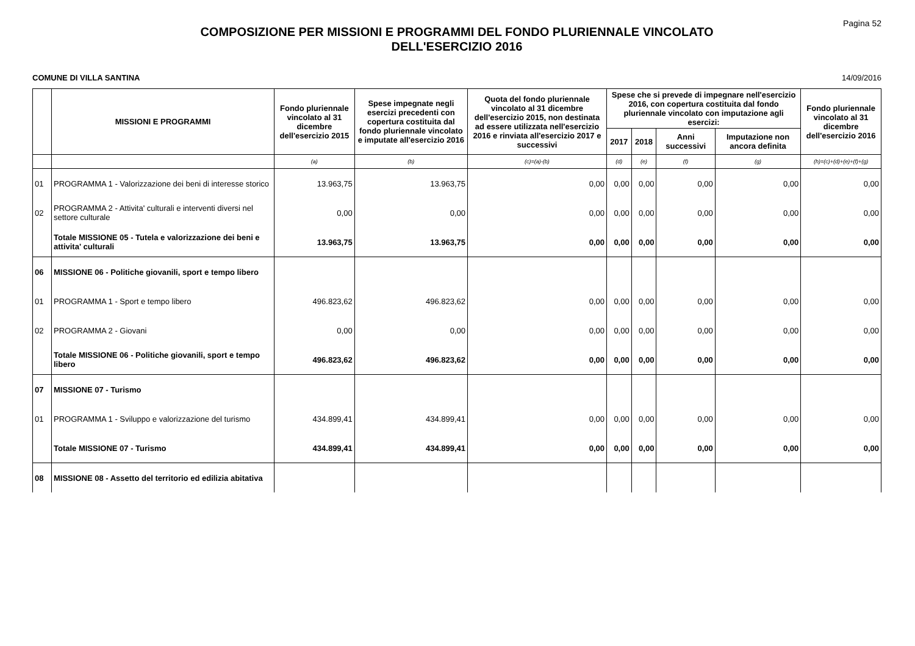Pagina 52
COMPOSIZIONE PER MISSIONI E PROGRAMMI DEL FONDO PLURIENNALE VINCOLATO
DELL'ESERCIZIO 2016
COMUNE DI VILLA SANTINA 14/09/2016
| | MISSIONI E PROGRAMMI | Fondo pluriennale vincolato al 31 dicembre dell'esercizio 2015 | Spese impegnate negli esercizi precedenti con copertura costituita dal fondo pluriennale vincolato e imputate all'esercizio 2016 | Quota del fondo pluriennale vincolato al 31 dicembre dell'esercizio 2015, non destinata ad essere utilizzata nell'esercizio 2016 e rinviata all'esercizio 2017 e successivi | Spese che si prevede di impegnare nell'esercizio 2016, con copertura costituita dal fondo pluriennale vincolato con imputazione agli esercizi: | | | | Fondo pluriennale vincolato al 31 dicembre dell'esercizio 2016 |
| --- | --- | --- | --- | --- | --- | --- | --- | --- | --- |
| | | | | | 2017 | 2018 | Anni successivi | Imputazione non ancora definita | |
| | | (a) | (b) | (c)=(a)-(b) | (d) | (e) | (f) | (g) | (h)=(c)+(d)+(e)+(f)+(g) |
| 01 | PROGRAMMA 1 - Valorizzazione dei beni di interesse storico | 13.963,75 | 13.963,75 | 0,00 | 0,00 | 0,00 | 0,00 | 0,00 | 0,00 |
| 02 | PROGRAMMA 2 - Attivita' culturali e interventi diversi nel settore culturale | 0,00 | 0,00 | 0,00 | 0,00 | 0,00 | 0,00 | 0,00 | 0,00 |
| | Totale MISSIONE 05 - Tutela e valorizzazione dei beni e attivita' culturali | 13.963,75 | 13.963,75 | 0,00 | 0,00 | 0,00 | 0,00 | 0,00 | 0,00 |
| 06 | MISSIONE 06 - Politiche giovanili, sport e tempo libero | | | | | | | | |
| 01 | PROGRAMMA 1 - Sport e tempo libero | 496.823,62 | 496.823,62 | 0,00 | 0,00 | 0,00 | 0,00 | 0,00 | 0,00 |
| 02 | PROGRAMMA 2 - Giovani | 0,00 | 0,00 | 0,00 | 0,00 | 0,00 | 0,00 | 0,00 | 0,00 |
| | Totale MISSIONE 06 - Politiche giovanili, sport e tempo libero | 496.823,62 | 496.823,62 | 0,00 | 0,00 | 0,00 | 0,00 | 0,00 | 0,00 |
| 07 | MISSIONE 07 - Turismo | | | | | | | | |
| 01 | PROGRAMMA 1 - Sviluppo e valorizzazione del turismo | 434.899,41 | 434.899,41 | 0,00 | 0,00 | 0,00 | 0,00 | 0,00 | 0,00 |
| | Totale MISSIONE 07 - Turismo | 434.899,41 | 434.899,41 | 0,00 | 0,00 | 0,00 | 0,00 | 0,00 | 0,00 |
| 08 | MISSIONE 08 - Assetto del territorio ed edilizia abitativa | | | | | | | | |